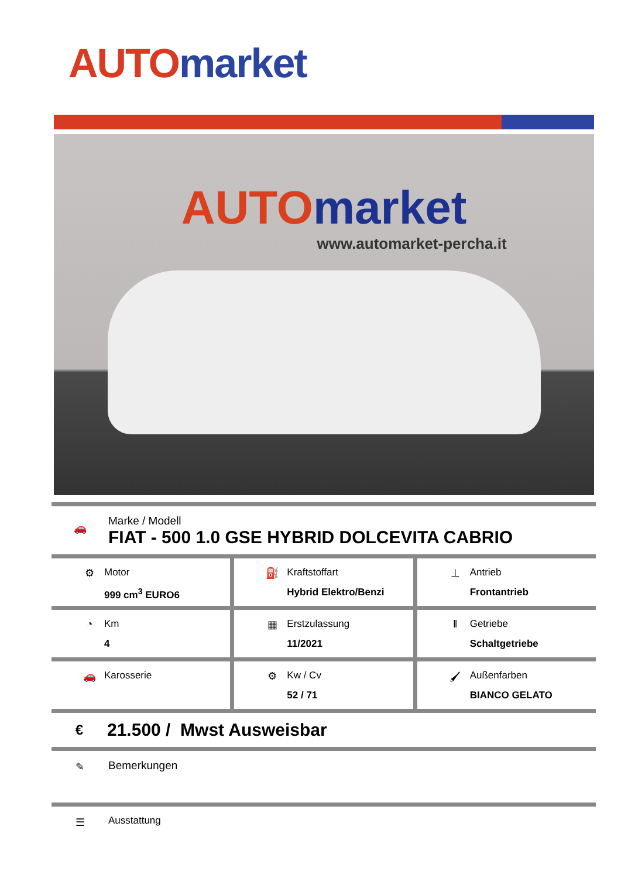AUTO market
AUTO market
www.automarket-percha.it
🚗
Marke / Modell
FIAT - 500 1.0 GSE HYBRID DOLCEVITA CABRIO
⚙ Motor
999 cm<sup>3</sup> EURO6
⛽ Kraftstoffart
Hybrid Elektro/Benzi
⊥ Antrieb
Frontantrieb
◔ Km
4
▦ Erstzulassung
11/2021
‖ Getriebe
Schaltgetriebe
🚗 Karosserie ⚙ Kw / Cv
52 / 71
🖌 Außenfarben
BIANCO GELATO
€
21.500 / Mwst Ausweisbar
✎ Bemerkungen
☰ Ausstattung